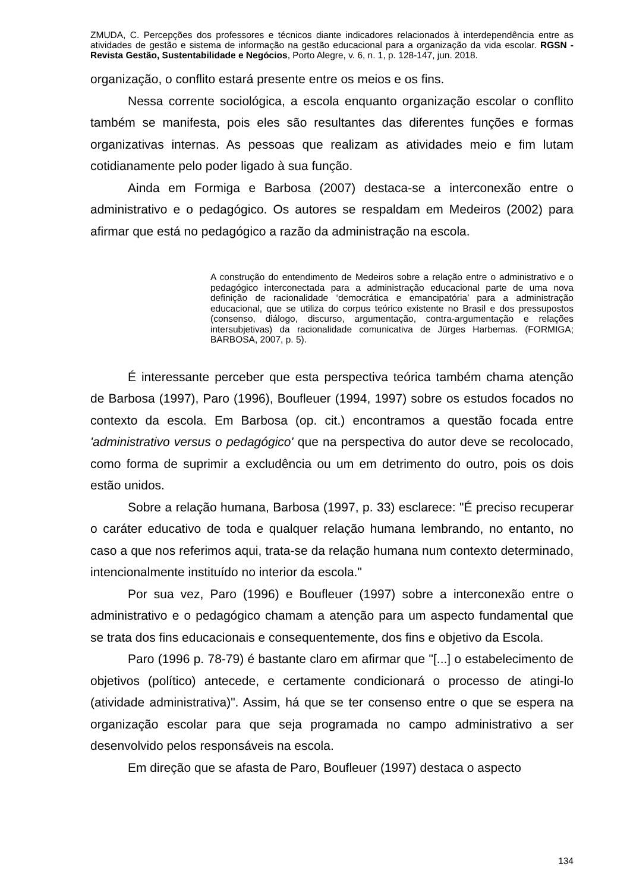ZMUDA, C. Percepções dos professores e técnicos diante indicadores relacionados à interdependência entre as atividades de gestão e sistema de informação na gestão educacional para a organização da vida escolar. RGSN - Revista Gestão, Sustentabilidade e Negócios, Porto Alegre, v. 6, n. 1, p. 128-147, jun. 2018.
organização, o conflito estará presente entre os meios e os fins.
Nessa corrente sociológica, a escola enquanto organização escolar o conflito também se manifesta, pois eles são resultantes das diferentes funções e formas organizativas internas. As pessoas que realizam as atividades meio e fim lutam cotidianamente pelo poder ligado à sua função.
Ainda em Formiga e Barbosa (2007) destaca-se a interconexão entre o administrativo e o pedagógico. Os autores se respaldam em Medeiros (2002) para afirmar que está no pedagógico a razão da administração na escola.
A construção do entendimento de Medeiros sobre a relação entre o administrativo e o pedagógico interconectada para a administração educacional parte de uma nova definição de racionalidade ‘democrática e emancipatória’ para a administração educacional, que se utiliza do corpus teórico existente no Brasil e dos pressupostos (consenso, diálogo, discurso, argumentação, contra-argumentação e relações intersubjetivas) da racionalidade comunicativa de Jürges Harbemas. (FORMIGA; BARBOSA, 2007, p. 5).
É interessante perceber que esta perspectiva teórica também chama atenção de Barbosa (1997), Paro (1996), Boufleuer (1994, 1997) sobre os estudos focados no contexto da escola. Em Barbosa (op. cit.) encontramos a questão focada entre 'administrativo versus o pedagógico' que na perspectiva do autor deve se recolocado, como forma de suprimir a excludência ou um em detrimento do outro, pois os dois estão unidos.
Sobre a relação humana, Barbosa (1997, p. 33) esclarece: "É preciso recuperar o caráter educativo de toda e qualquer relação humana lembrando, no entanto, no caso a que nos referimos aqui, trata-se da relação humana num contexto determinado, intencionalmente instituído no interior da escola."
Por sua vez, Paro (1996) e Boufleuer (1997) sobre a interconexão entre o administrativo e o pedagógico chamam a atenção para um aspecto fundamental que se trata dos fins educacionais e consequentemente, dos fins e objetivo da Escola.
Paro (1996 p. 78-79) é bastante claro em afirmar que "[...] o estabelecimento de objetivos (político) antecede, e certamente condicionará o processo de atingi-lo (atividade administrativa)". Assim, há que se ter consenso entre o que se espera na organização escolar para que seja programada no campo administrativo a ser desenvolvido pelos responsáveis na escola.
Em direção que se afasta de Paro, Boufleuer (1997) destaca o aspecto
134